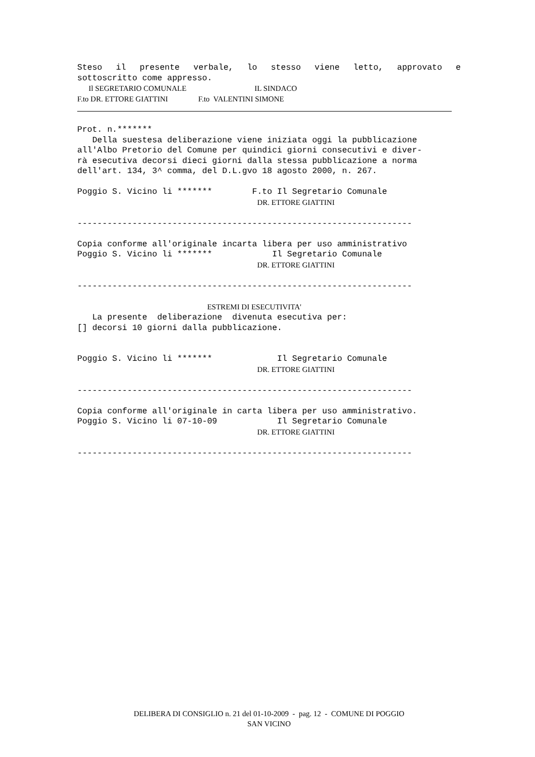Steso il presente verbale, lo stesso viene letto, approvato e
sottoscritto come appresso.
      Il SEGRETARIO COMUNALE                                    IL SINDACO
F.to DR. ETTORE GIATTINI                F.to  VALENTINI SIMONE
Prot. n.*******
   Della suestesa deliberazione viene iniziata oggi la pubblicazione
all'Albo Pretorio del Comune per quindici giorni consecutivi e diver-
rà esecutiva decorsi dieci giorni dalla stessa pubblicazione a norma
dell'art. 134, 3^ comma, del D.L.gvo 18 agosto 2000, n. 267.

Poggio S. Vicino li *******        F.to Il Segretario Comunale
                                    DR. ETTORE GIATTINI

-------------------------------------------------------------------

Copia conforme all'originale incarta libera per uso amministrativo
Poggio S. Vicino li *******            Il Segretario Comunale
                                    DR. ETTORE GIATTINI

-------------------------------------------------------------------

                          ESTREMI DI ESECUTIVITA'
   La presente  deliberazione  divenuta esecutiva per:
[] decorsi 10 giorni dalla pubblicazione.


Poggio S. Vicino li *******             Il Segretario Comunale
                                    DR. ETTORE GIATTINI

-------------------------------------------------------------------

Copia conforme all'originale in carta libera per uso amministrativo.
Poggio S. Vicino li 07-10-09            Il Segretario Comunale
                                    DR. ETTORE GIATTINI

-------------------------------------------------------------------
DELIBERA DI CONSIGLIO n. 21 del 01-10-2009 - pag. 12 - COMUNE DI POGGIO
SAN VICINO